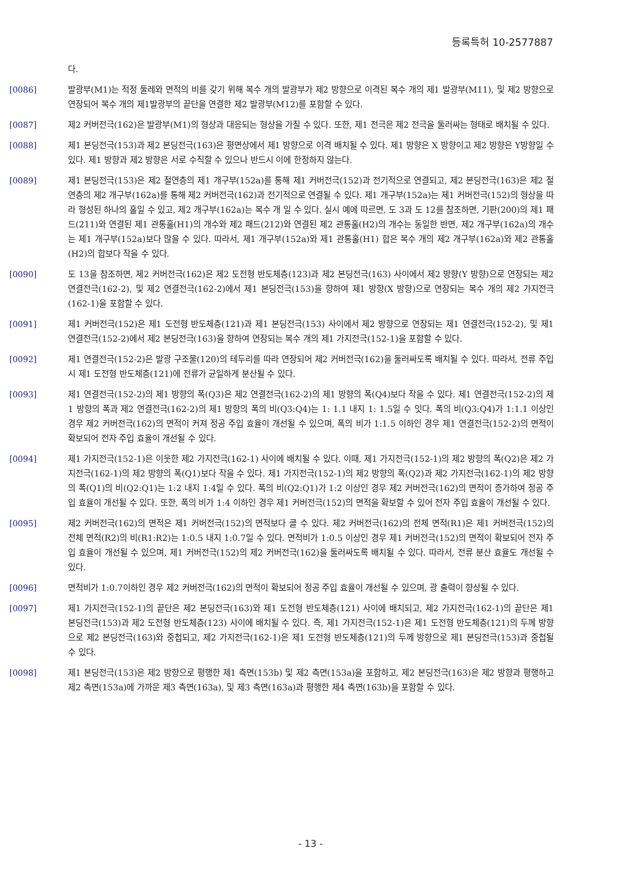등록특허 10-2577887
다.
[0086] 발광부(M1)는 적정 둘레와 면적의 비를 갖기 위해 복수 개의 발광부가 제2 방향으로 이격된 복수 개의 제1 발광부(M11), 및 제2 방향으로 연장되어 복수 개의 제1발광부의 끝단을 연결한 제2 발광부(M12)를 포함할 수 있다.
[0087] 제2 커버전극(162)은 발광부(M1)의 형상과 대응되는 형상을 가질 수 있다. 또한, 제1 전극은 제2 전극을 둘러싸는 형태로 배치될 수 있다.
[0088] 제1 본딩전극(153)과 제2 본딩전극(163)은 평면상에서 제1 방향으로 이격 배치될 수 있다. 제1 방향은 X 방향이고 제2 방향은 Y방향일 수 있다. 제1 방향과 제2 방향은 서로 수직할 수 있으나 반드시 이에 한정하지 않는다.
[0089] 제1 본딩전극(153)은 제2 절연층의 제1 개구부(152a)를 통해 제1 커버전극(152)과 전기적으로 연결되고, 제2 본딩전극(163)은 제2 절연층의 제2 개구부(162a)를 통해 제2 커버전극(162)과 전기적으로 연결될 수 있다. 제1 개구부(152a)는 제1 커버전극(152)의 형상을 따라 형성된 하나의 홀일 수 있고, 제2 개구부(162a)는 복수 개 일 수 있다. 실시 예에 따르면, 도 3과 도 12를 참조하면, 기판(200)의 제1 패드(211)와 연결된 제1 관통홀(H1)의 개수와 제2 패드(212)와 연결된 제2 관통홀(H2)의 개수는 동일한 반면, 제2 개구부(162a)의 개수는 제1 개구부(152a)보다 많을 수 있다. 따라서, 제1 개구부(152a)와 제1 관통홀(H1) 합은 복수 개의 제2 개구부(162a)와 제2 관통홀(H2)의 합보다 작을 수 있다.
[0090] 도 13을 참조하면, 제2 커버전극(162)은 제2 도전형 반도체층(123)과 제2 본딩전극(163) 사이에서 제2 방향(Y 방향)으로 연장되는 제2 연결전극(162-2), 및 제2 연결전극(162-2)에서 제1 본딩전극(153)을 향하여 제1 방향(X 방향)으로 연장되는 복수 개의 제2 가지전극(162-1)을 포함할 수 있다.
[0091] 제1 커버전극(152)은 제1 도전형 반도체층(121)과 제1 본딩전극(153) 사이에서 제2 방향으로 연장되는 제1 연결전극(152-2), 및 제1 연결전극(152-2)에서 제2 본딩전극(163)을 향하여 연장되는 복수 개의 제1 가지전극(152-1)을 포함할 수 있다.
[0092] 제1 연결전극(152-2)은 발광 구조물(120)의 테두리를 따라 연장되어 제2 커버전극(162)을 둘러싸도록 배치될 수 있다. 따라서, 전류 주입시 제1 도전형 반도체층(121)에 전류가 균일하게 분산될 수 있다.
[0093] 제1 연결전극(152-2)의 제1 방향의 폭(Q3)은 제2 연결전극(162-2)의 제1 방향의 폭(Q4)보다 작을 수 있다. 제1 연결전극(152-2)의 제1 방향의 폭과 제2 연결전극(162-2)의 제1 방향의 폭의 비(Q3:Q4)는 1: 1.1 내지 1: 1.5일 수 잇다. 폭의 비(Q3:Q4)가 1:1.1 이상인 경우 제2 커버전극(162)의 면적이 커져 정공 주입 효율이 개선될 수 있으며, 폭의 비가 1:1.5 이하인 경우 제1 연결전극(152-2)의 면적이 확보되어 전자 주입 효율이 개선될 수 있다.
[0094] 제1 가지전극(152-1)은 이웃한 제2 가지전극(162-1) 사이에 배치될 수 있다. 이때, 제1 가지전극(152-1)의 제2 방향의 폭(Q2)은 제2 가지전극(162-1)의 제2 방향의 폭(Q1)보다 작을 수 있다. 제1 가지전극(152-1)의 제2 방향의 폭(Q2)과 제2 가지전극(162-1)의 제2 방향의 폭(Q1)의 비(Q2:Q1)는 1:2 내지 1:4일 수 있다. 폭의 비(Q2:Q1)가 1:2 이상인 경우 제2 커버전극(162)의 면적이 증가하여 정공 주입 효율이 개선될 수 있다. 또한, 폭의 비가 1:4 이하인 경우 제1 커버전극(152)의 면적을 확보할 수 있어 전자 주입 효율이 개선될 수 있다.
[0095] 제2 커버전극(162)의 면적은 제1 커버전극(152)의 면적보다 클 수 있다. 제2 커버전극(162)의 전체 면적(R1)은 제1 커버전극(152)의 전체 면적(R2)의 비(R1:R2)는 1:0.5 내지 1:0.7일 수 있다. 면적비가 1:0.5 이상인 경우 제1 커버전극(152)의 면적이 확보되어 전자 주입 효율이 개선될 수 있으며, 제1 커버전극(152)의 제2 커버전극(162)을 둘러싸도록 배치될 수 있다. 따라서, 전류 분산 효율도 개선될 수 있다.
[0096] 면적비가 1:0.7이하인 경우 제2 커버전극(162)의 면적이 확보되어 정공 주입 효율이 개선될 수 있으며, 광 출력이 향상될 수 있다.
[0097] 제1 가지전극(152-1)의 끝단은 제2 본딩전극(163)와 제1 도전형 반도체층(121) 사이에 배치되고, 제2 가지전극(162-1)의 끝단은 제1 본딩전극(153)과 제2 도전형 반도체층(123) 사이에 배치될 수 있다. 즉, 제1 가지전극(152-1)은 제1 도전형 반도체층(121)의 두께 방향으로 제2 본딩전극(163)와 중첩되고, 제2 가지전극(162-1)은 제1 도전형 반도체층(121)의 두께 방향으로 제1 본딩전극(153)과 중첩될 수 있다.
[0098] 제1 본딩전극(153)은 제2 방향으로 평행한 제1 측면(153b) 및 제2 측면(153a)을 포함하고, 제2 본딩전극(163)은 제2 방향과 평행하고 제2 측면(153a)에 가까운 제3 측면(163a), 및 제3 측면(163a)과 평행한 제4 측면(163b)을 포함할 수 있다.
- 13 -